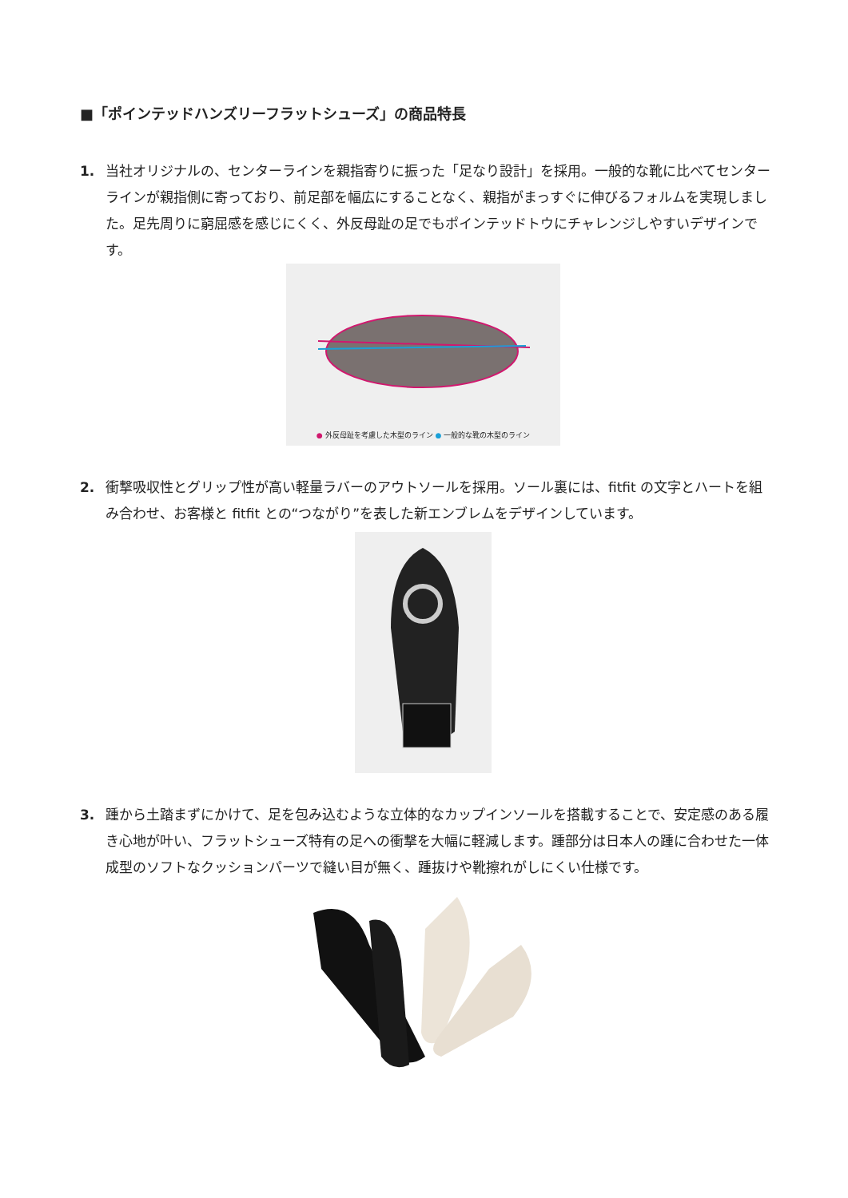■「ポインテッドハンズリーフラットシューズ」の商品特長
1. 当社オリジナルの、センターラインを親指寄りに振った「足なり設計」を採用。一般的な靴に比べてセンターラインが親指側に寄っており、前足部を幅広にすることなく、親指がまっすぐに伸びるフォルムを実現しました。足先周りに窮屈感を感じにくく、外反母趾の足でもポインテッドトウにチャレンジしやすいデザインです。
● 外反母趾を考慮した木型のライン ● 一般的な靴の木型のライン
2. 衝撃吸収性とグリップ性が高い軽量ラバーのアウトソールを採用。ソール裏には、fitfit の文字とハートを組み合わせ、お客様と fitfit との“つながり”を表した新エンブレムをデザインしています。
3. 踵から土踏まずにかけて、足を包み込むような立体的なカップインソールを搭載することで、安定感のある履き心地が叶い、フラットシューズ特有の足への衝撃を大幅に軽減します。踵部分は日本人の踵に合わせた一体成型のソフトなクッションパーツで縫い目が無く、踵抜けや靴擦れがしにくい仕様です。